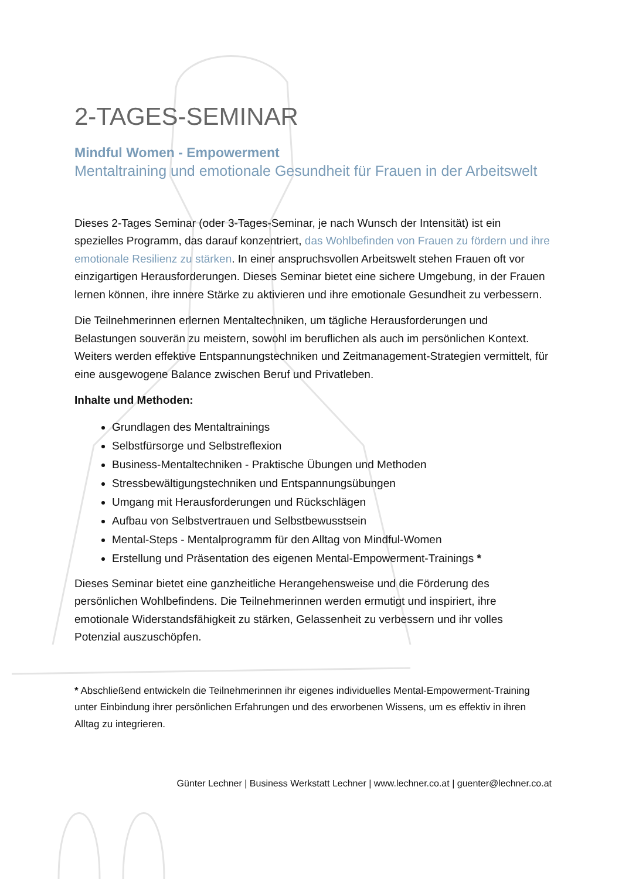2-TAGES-SEMINAR
Mindful Women - Empowerment
Mentaltraining und emotionale Gesundheit für Frauen in der Arbeitswelt
Dieses 2-Tages Seminar (oder 3-Tages-Seminar, je nach Wunsch der Intensität) ist ein spezielles Programm, das darauf konzentriert, das Wohlbefinden von Frauen zu fördern und ihre emotionale Resilienz zu stärken. In einer anspruchsvollen Arbeitswelt stehen Frauen oft vor einzigartigen Herausforderungen. Dieses Seminar bietet eine sichere Umgebung, in der Frauen lernen können, ihre innere Stärke zu aktivieren und ihre emotionale Gesundheit zu verbessern.
Die Teilnehmerinnen erlernen Mentaltechniken, um tägliche Herausforderungen und Belastungen souverän zu meistern, sowohl im beruflichen als auch im persönlichen Kontext. Weiters werden effektive Entspannungstechniken und Zeitmanagement-Strategien vermittelt, für eine ausgewogene Balance zwischen Beruf und Privatleben.
Inhalte und Methoden:
Grundlagen des Mentaltrainings
Selbstfürsorge und Selbstreflexion
Business-Mentaltechniken - Praktische Übungen und Methoden
Stressbewältigungstechniken und Entspannungsübungen
Umgang mit Herausforderungen und Rückschlägen
Aufbau von Selbstvertrauen und Selbstbewusstsein
Mental-Steps - Mentalprogramm für den Alltag von Mindful-Women
Erstellung und Präsentation des eigenen Mental-Empowerment-Trainings *
Dieses Seminar bietet eine ganzheitliche Herangehensweise und die Förderung des persönlichen Wohlbefindens. Die Teilnehmerinnen werden ermutigt und inspiriert, ihre emotionale Widerstandsfähigkeit zu stärken, Gelassenheit zu verbessern und ihr volles Potenzial auszuschöpfen.
* Abschließend entwickeln die Teilnehmerinnen ihr eigenes individuelles Mental-Empowerment-Training unter Einbindung ihrer persönlichen Erfahrungen und des erworbenen Wissens, um es effektiv in ihren Alltag zu integrieren.
Günter Lechner | Business Werkstatt Lechner | www.lechner.co.at | guenter@lechner.co.at